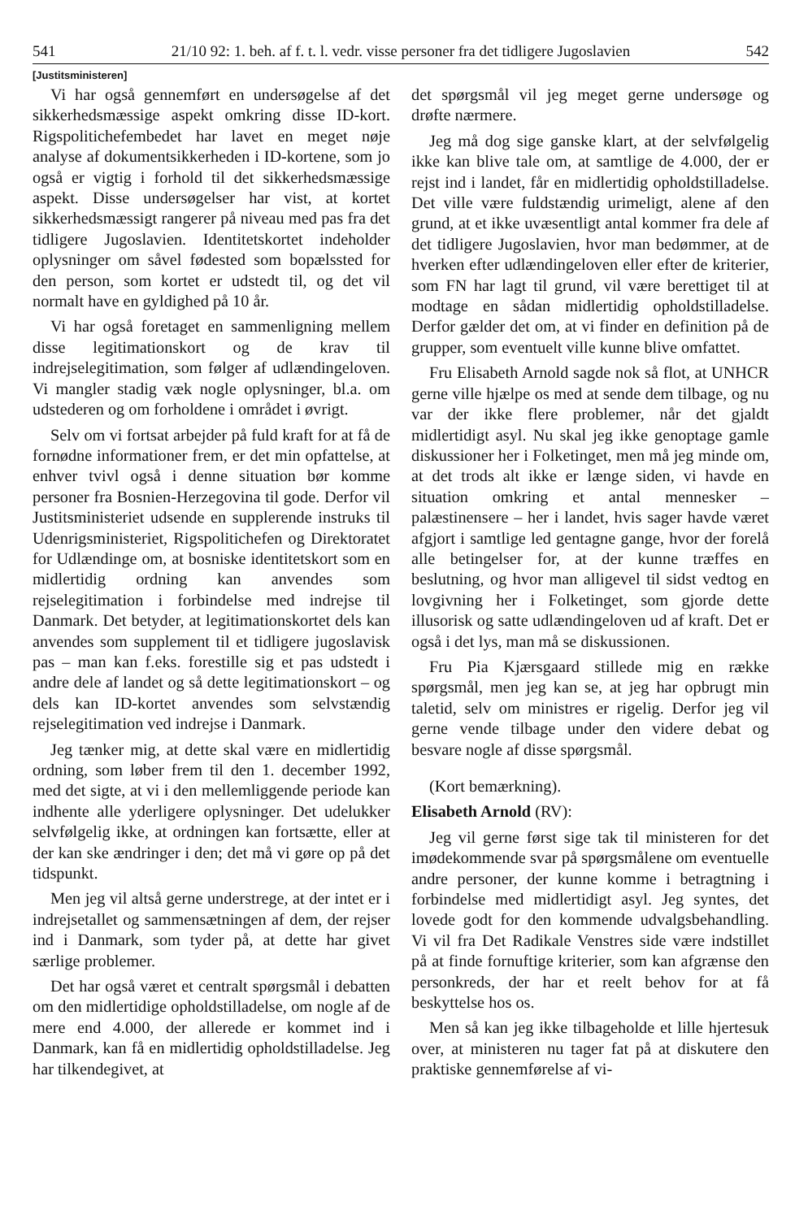541 21/10 92: 1. beh. af f. t. l. vedr. visse personer fra det tidligere Jugoslavien 542
[Justitsministeren]
Vi har også gennemført en undersøgelse af det sikkerhedsmæssige aspekt omkring disse ID-kort. Rigspolitichefembedet har lavet en meget nøje analyse af dokumentsikkerheden i ID-kortene, som jo også er vigtig i forhold til det sikkerhedsmæssige aspekt. Disse undersøgelser har vist, at kortet sikkerhedsmæssigt rangerer på niveau med pas fra det tidligere Jugoslavien. Identitetskortet indeholder oplysninger om såvel fødested som bopælssted for den person, som kortet er udstedt til, og det vil normalt have en gyldighed på 10 år.
Vi har også foretaget en sammenligning mellem disse legitimationskort og de krav til indrejselegitimation, som følger af udlændingeloven. Vi mangler stadig væk nogle oplysninger, bl.a. om udstederen og om forholdene i området i øvrigt.
Selv om vi fortsat arbejder på fuld kraft for at få de fornødne informationer frem, er det min opfattelse, at enhver tvivl også i denne situation bør komme personer fra Bosnien-Herzegovina til gode. Derfor vil Justitsministeriet udsende en supplerende instruks til Udenrigsministeriet, Rigspolitichefen og Direktoratet for Udlændinge om, at bosniske identitetskort som en midlertidig ordning kan anvendes som rejselegitimation i forbindelse med indrejse til Danmark. Det betyder, at legitimationskortet dels kan anvendes som supplement til et tidligere jugoslavisk pas – man kan f.eks. forestille sig et pas udstedt i andre dele af landet og så dette legitimationskort – og dels kan ID-kortet anvendes som selvstændig rejselegitimation ved indrejse i Danmark.
Jeg tænker mig, at dette skal være en midlertidig ordning, som løber frem til den 1. december 1992, med det sigte, at vi i den mellemliggende periode kan indhente alle yderligere oplysninger. Det udelukker selvfølgelig ikke, at ordningen kan fortsætte, eller at der kan ske ændringer i den; det må vi gøre op på det tidspunkt.
Men jeg vil altså gerne understrege, at der intet er i indrejsetallet og sammensætningen af dem, der rejser ind i Danmark, som tyder på, at dette har givet særlige problemer.
Det har også været et centralt spørgsmål i debatten om den midlertidige opholdstilladelse, om nogle af de mere end 4.000, der allerede er kommet ind i Danmark, kan få en midlertidig opholdstilladelse. Jeg har tilkendegivet, at
det spørgsmål vil jeg meget gerne undersøge og drøfte nærmere.
Jeg må dog sige ganske klart, at der selvfølgelig ikke kan blive tale om, at samtlige de 4.000, der er rejst ind i landet, får en midlertidig opholdstilladelse. Det ville være fuldstændig urimeligt, alene af den grund, at et ikke uvæsentligt antal kommer fra dele af det tidligere Jugoslavien, hvor man bedømmer, at de hverken efter udlændingeloven eller efter de kriterier, som FN har lagt til grund, vil være berettiget til at modtage en sådan midlertidig opholdstilladelse. Derfor gælder det om, at vi finder en definition på de grupper, som eventuelt ville kunne blive omfattet.
Fru Elisabeth Arnold sagde nok så flot, at UNHCR gerne ville hjælpe os med at sende dem tilbage, og nu var der ikke flere problemer, når det gjaldt midlertidigt asyl. Nu skal jeg ikke genoptage gamle diskussioner her i Folketinget, men må jeg minde om, at det trods alt ikke er længe siden, vi havde en situation omkring et antal mennesker – palæstinensere – her i landet, hvis sager havde været afgjort i samtlige led gentagne gange, hvor der forelå alle betingelser for, at der kunne træffes en beslutning, og hvor man alligevel til sidst vedtog en lovgivning her i Folketinget, som gjorde dette illusorisk og satte udlændingeloven ud af kraft. Det er også i det lys, man må se diskussionen.
Fru Pia Kjærsgaard stillede mig en række spørgsmål, men jeg kan se, at jeg har opbrugt min taletid, selv om ministres er rigelig. Derfor jeg vil gerne vende tilbage under den videre debat og besvare nogle af disse spørgsmål.
(Kort bemærkning).
Elisabeth Arnold (RV):
Jeg vil gerne først sige tak til ministeren for det imødekommende svar på spørgsmålene om eventuelle andre personer, der kunne komme i betragtning i forbindelse med midlertidigt asyl. Jeg syntes, det lovede godt for den kommende udvalgsbehandling. Vi vil fra Det Radikale Venstres side være indstillet på at finde fornuftige kriterier, som kan afgrænse den personkreds, der har et reelt behov for at få beskyttelse hos os.
Men så kan jeg ikke tilbageholde et lille hjertesuk over, at ministeren nu tager fat på at diskutere den praktiske gennemførelse af vi-